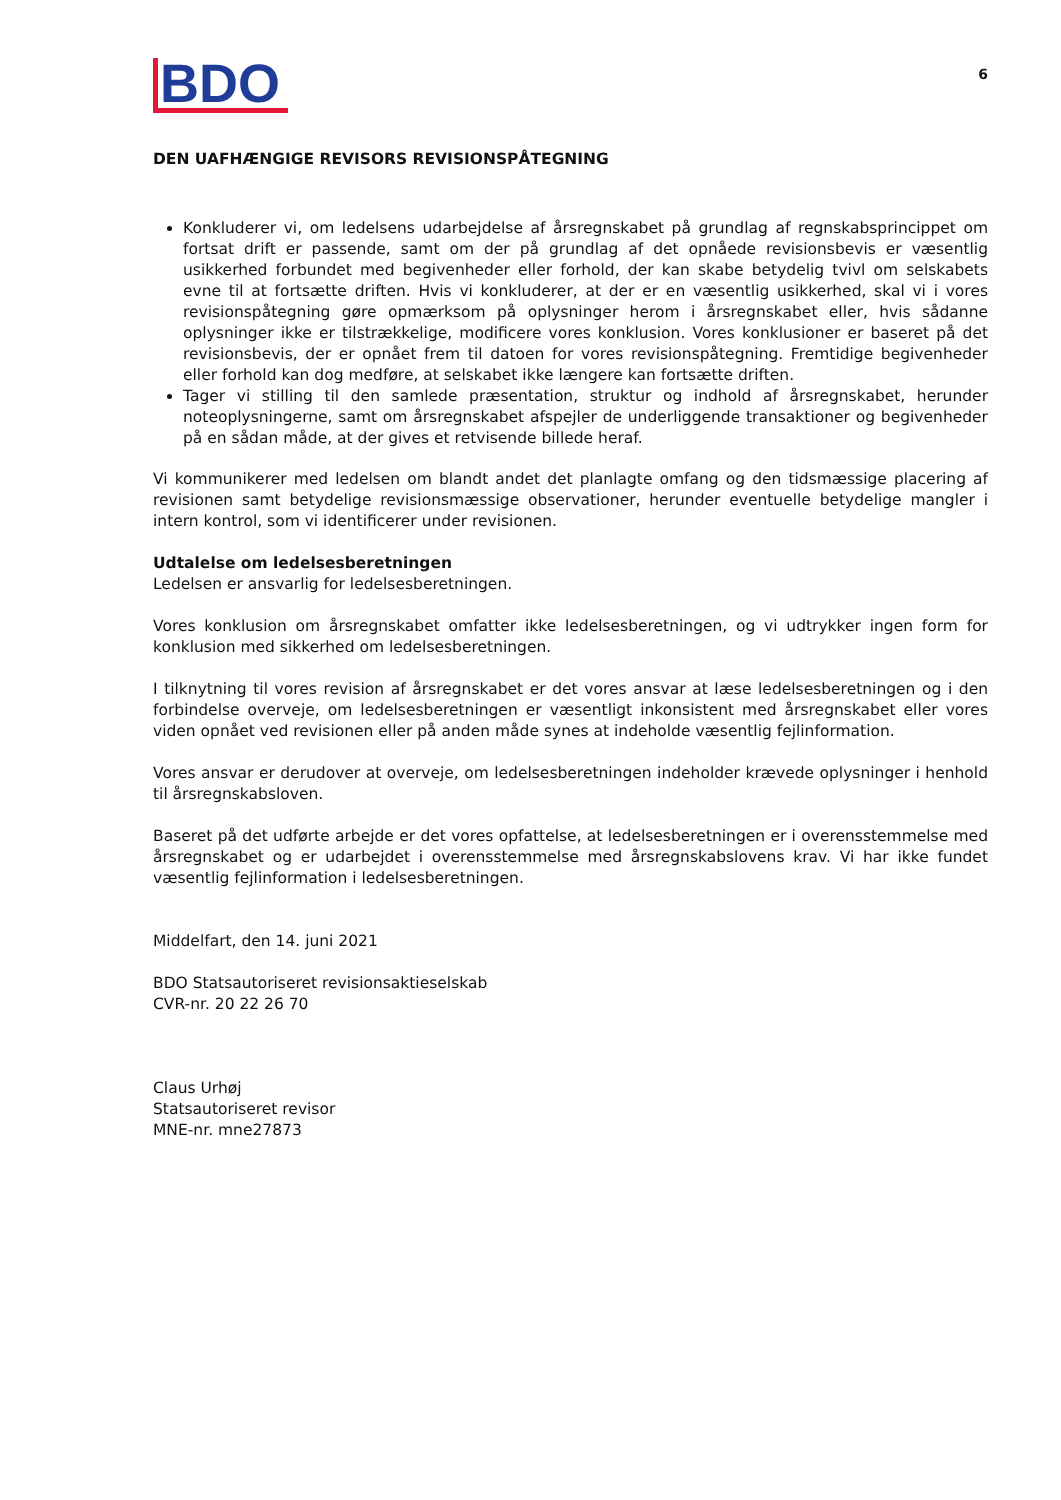BDO
6
DEN UAFHÆNGIGE REVISORS REVISIONSPÅTEGNING
Konkluderer vi, om ledelsens udarbejdelse af årsregnskabet på grundlag af regnskabsprincippet om fortsat drift er passende, samt om der på grundlag af det opnåede revisionsbevis er væsentlig usikkerhed forbundet med begivenheder eller forhold, der kan skabe betydelig tvivl om selskabets evne til at fortsætte driften. Hvis vi konkluderer, at der er en væsentlig usikkerhed, skal vi i vores revisionspåtegning gøre opmærksom på oplysninger herom i årsregnskabet eller, hvis sådanne oplysninger ikke er tilstrækkelige, modificere vores konklusion. Vores konklusioner er baseret på det revisionsbevis, der er opnået frem til datoen for vores revisionspåtegning. Fremtidige begivenheder eller forhold kan dog medføre, at selskabet ikke længere kan fortsætte driften.
Tager vi stilling til den samlede præsentation, struktur og indhold af årsregnskabet, herunder noteoplysningerne, samt om årsregnskabet afspejler de underliggende transaktioner og begivenheder på en sådan måde, at der gives et retvisende billede heraf.
Vi kommunikerer med ledelsen om blandt andet det planlagte omfang og den tidsmæssige placering af revisionen samt betydelige revisionsmæssige observationer, herunder eventuelle betydelige mangler i intern kontrol, som vi identificerer under revisionen.
Udtalelse om ledelsesberetningen
Ledelsen er ansvarlig for ledelsesberetningen.
Vores konklusion om årsregnskabet omfatter ikke ledelsesberetningen, og vi udtrykker ingen form for konklusion med sikkerhed om ledelsesberetningen.
I tilknytning til vores revision af årsregnskabet er det vores ansvar at læse ledelsesberetningen og i den forbindelse overveje, om ledelsesberetningen er væsentligt inkonsistent med årsregnskabet eller vores viden opnået ved revisionen eller på anden måde synes at indeholde væsentlig fejlinformation.
Vores ansvar er derudover at overveje, om ledelsesberetningen indeholder krævede oplysninger i henhold til årsregnskabsloven.
Baseret på det udførte arbejde er det vores opfattelse, at ledelsesberetningen er i overensstemmelse med årsregnskabet og er udarbejdet i overensstemmelse med årsregnskabslovens krav. Vi har ikke fundet væsentlig fejlinformation i ledelsesberetningen.
Middelfart, den 14. juni 2021
BDO Statsautoriseret revisionsaktieselskab
CVR-nr. 20 22 26 70
Claus Urhøj
Statsautoriseret revisor
MNE-nr. mne27873